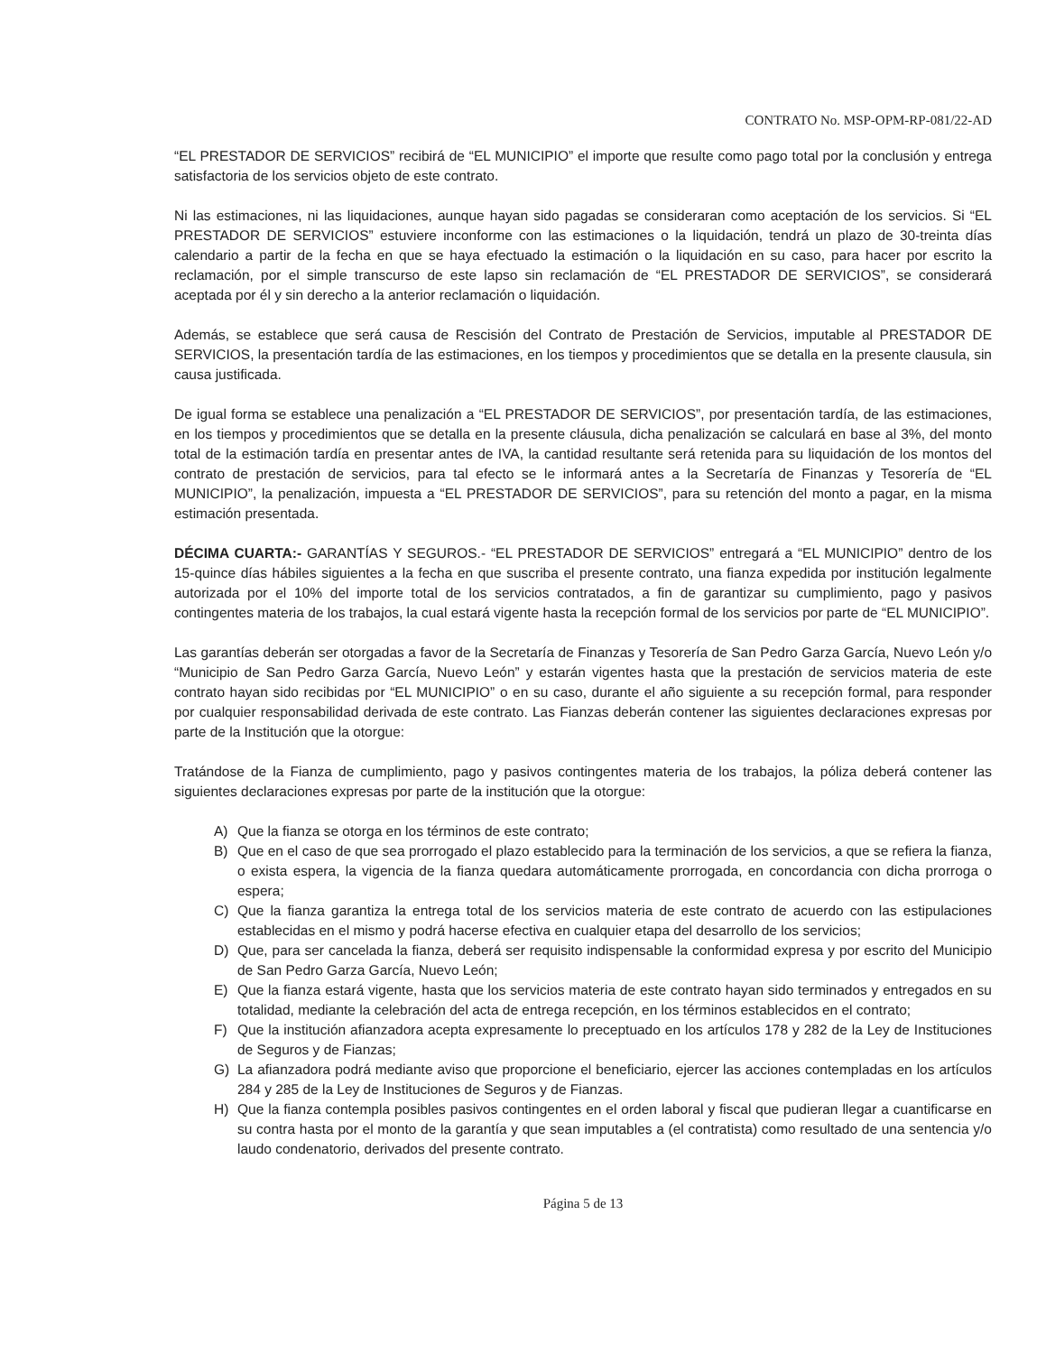CONTRATO No. MSP-OPM-RP-081/22-AD
“EL PRESTADOR DE SERVICIOS” recibirá de “EL MUNICIPIO” el importe que resulte como pago total por la conclusión y entrega satisfactoria de los servicios objeto de este contrato.
Ni las estimaciones, ni las liquidaciones, aunque hayan sido pagadas se consideraran como aceptación de los servicios. Si “EL PRESTADOR DE SERVICIOS” estuviere inconforme con las estimaciones o la liquidación, tendrá un plazo de 30-treinta días calendario a partir de la fecha en que se haya efectuado la estimación o la liquidación en su caso, para hacer por escrito la reclamación, por el simple transcurso de este lapso sin reclamación de “EL PRESTADOR DE SERVICIOS”, se considerará aceptada por él y sin derecho a la anterior reclamación o liquidación.
Además, se establece que será causa de Rescisión del Contrato de Prestación de Servicios, imputable al PRESTADOR DE SERVICIOS, la presentación tardía de las estimaciones, en los tiempos y procedimientos que se detalla en la presente clausula, sin causa justificada.
De igual forma se establece una penalización a “EL PRESTADOR DE SERVICIOS”, por presentación tardía, de las estimaciones, en los tiempos y procedimientos que se detalla en la presente cláusula, dicha penalización se calculará en base al 3%, del monto total de la estimación tardía en presentar antes de IVA, la cantidad resultante será retenida para su liquidación de los montos del contrato de prestación de servicios, para tal efecto se le informará antes a la Secretaría de Finanzas y Tesorería de “EL MUNICIPIO”, la penalización, impuesta a “EL PRESTADOR DE SERVICIOS”, para su retención del monto a pagar, en la misma estimación presentada.
DÉCIMA CUARTA:- GARANTÍAS Y SEGUROS.- “EL PRESTADOR DE SERVICIOS” entregará a “EL MUNICIPIO” dentro de los 15-quince días hábiles siguientes a la fecha en que suscriba el presente contrato, una fianza expedida por institución legalmente autorizada por el 10% del importe total de los servicios contratados, a fin de garantizar su cumplimiento, pago y pasivos contingentes materia de los trabajos, la cual estará vigente hasta la recepción formal de los servicios por parte de “EL MUNICIPIO”.
Las garantías deberán ser otorgadas a favor de la Secretaría de Finanzas y Tesorería de San Pedro Garza García, Nuevo León y/o “Municipio de San Pedro Garza García, Nuevo León” y estarán vigentes hasta que la prestación de servicios materia de este contrato hayan sido recibidas por “EL MUNICIPIO” o en su caso, durante el año siguiente a su recepción formal, para responder por cualquier responsabilidad derivada de este contrato. Las Fianzas deberán contener las siguientes declaraciones expresas por parte de la Institución que la otorgue:
Tratándose de la Fianza de cumplimiento, pago y pasivos contingentes materia de los trabajos, la póliza deberá contener las siguientes declaraciones expresas por parte de la institución que la otorgue:
A) Que la fianza se otorga en los términos de este contrato;
B) Que en el caso de que sea prorrogado el plazo establecido para la terminación de los servicios, a que se refiera la fianza, o exista espera, la vigencia de la fianza quedara automáticamente prorrogada, en concordancia con dicha prorroga o espera;
C) Que la fianza garantiza la entrega total de los servicios materia de este contrato de acuerdo con las estipulaciones establecidas en el mismo y podrá hacerse efectiva en cualquier etapa del desarrollo de los servicios;
D) Que, para ser cancelada la fianza, deberá ser requisito indispensable la conformidad expresa y por escrito del Municipio de San Pedro Garza García, Nuevo León;
E) Que la fianza estará vigente, hasta que los servicios materia de este contrato hayan sido terminados y entregados en su totalidad, mediante la celebración del acta de entrega recepción, en los términos establecidos en el contrato;
F) Que la institución afianzadora acepta expresamente lo preceptuado en los artículos 178 y 282 de la Ley de Instituciones de Seguros y de Fianzas;
G) La afianzadora podrá mediante aviso que proporcione el beneficiario, ejercer las acciones contempladas en los artículos 284 y 285 de la Ley de Instituciones de Seguros y de Fianzas.
H) Que la fianza contempla posibles pasivos contingentes en el orden laboral y fiscal que pudieran llegar a cuantificarse en su contra hasta por el monto de la garantía y que sean imputables a (el contratista) como resultado de una sentencia y/o laudo condenatorio, derivados del presente contrato.
Página 5 de 13